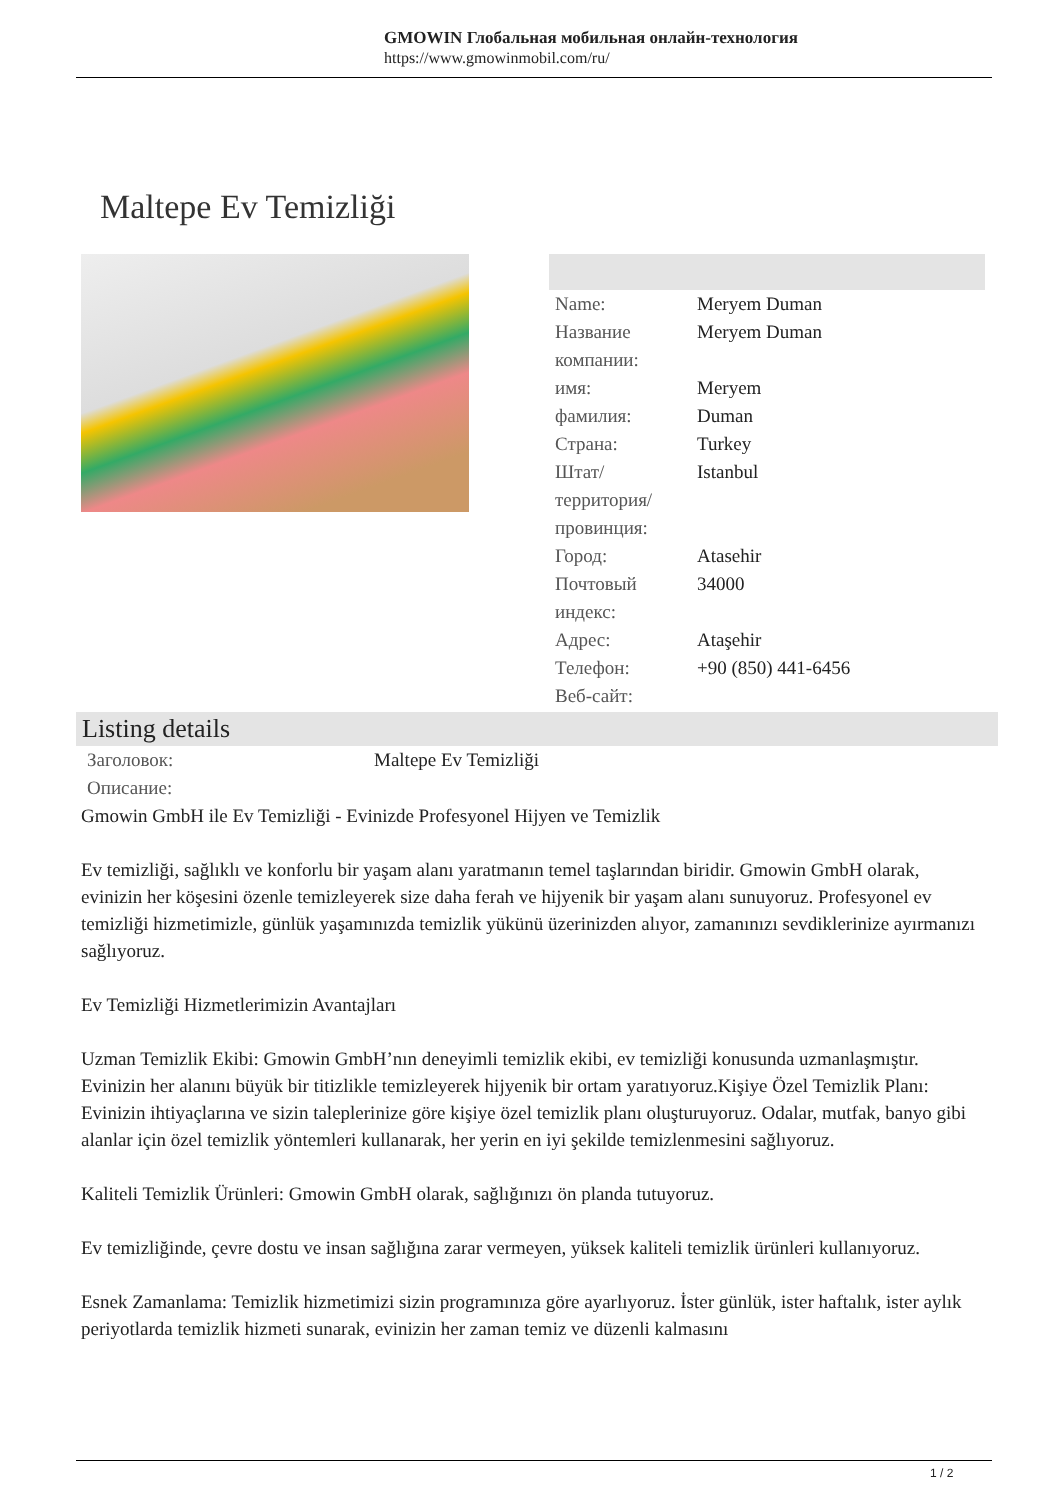GMOWIN Глобальная мобильная онлайн-технология
https://www.gmowinmobil.com/ru/
Maltepe Ev Temizliği
| Name: | Meryem Duman |
| Название компании: | Meryem Duman |
| имя: | Meryem |
| фамилия: | Duman |
| Страна: | Turkey |
| Штат/территория/провинция: | Istanbul |
| Город: | Atasehir |
| Почтовый индекс: | 34000 |
| Адрес: | Ataşehir |
| Телефон: | +90 (850) 441-6456 |
| Веб-сайт: | |
Listing details
| Заголовок: | Maltepe Ev Temizliği |
| Описание: | |
Gmowin GmbH ile Ev Temizliği - Evinizde Profesyonel Hijyen ve Temizlik
Ev temizliği, sağlıklı ve konforlu bir yaşam alanı yaratmanın temel taşlarından biridir. Gmowin GmbH olarak, evinizin her köşesini özenle temizleyerek size daha ferah ve hijyenik bir yaşam alanı sunuyoruz. Profesyonel ev temizliği hizmetimizle, günlük yaşamınızda temizlik yükünü üzerinizden alıyor, zamanınızı sevdiklerinize ayırmanızı sağlıyoruz.
Ev Temizliği Hizmetlerimizin Avantajları
Uzman Temizlik Ekibi: Gmowin GmbH’nın deneyimli temizlik ekibi, ev temizliği konusunda uzmanlaşmıştır. Evinizin her alanını büyük bir titizlikle temizleyerek hijyenik bir ortam yaratıyoruz.Kişiye Özel Temizlik Planı: Evinizin ihtiyaçlarına ve sizin taleplerinize göre kişiye özel temizlik planı oluşturuyoruz. Odalar, mutfak, banyo gibi alanlar için özel temizlik yöntemleri kullanarak, her yerin en iyi şekilde temizlenmesini sağlıyoruz.
Kaliteli Temizlik Ürünleri: Gmowin GmbH olarak, sağlığınızı ön planda tutuyoruz.
Ev temizliğinde, çevre dostu ve insan sağlığına zarar vermeyen, yüksek kaliteli temizlik ürünleri kullanıyoruz.
Esnek Zamanlama: Temizlik hizmetimizi sizin programınıza göre ayarlıyoruz. İster günlük, ister haftalık, ister aylık periyotlarda temizlik hizmeti sunarak, evinizin her zaman temiz ve düzenli kalmasını
1 / 2